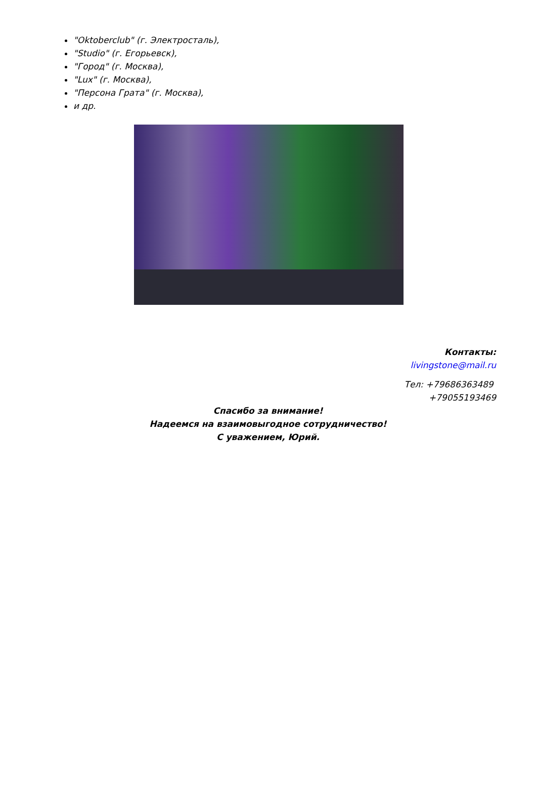"Oktoberclub" (г. Электросталь),
"Studio" (г. Егорьевск),
"Город" (г. Москва),
"Lux" (г. Москва),
"Персона Грата" (г. Москва),
и др.
Контакты:
livingstone@mail.ru
Тел: +79686363489
+79055193469
Спасибо за внимание!
Надеемся на взаимовыгодное сотрудничество!
С уважением, Юрий.